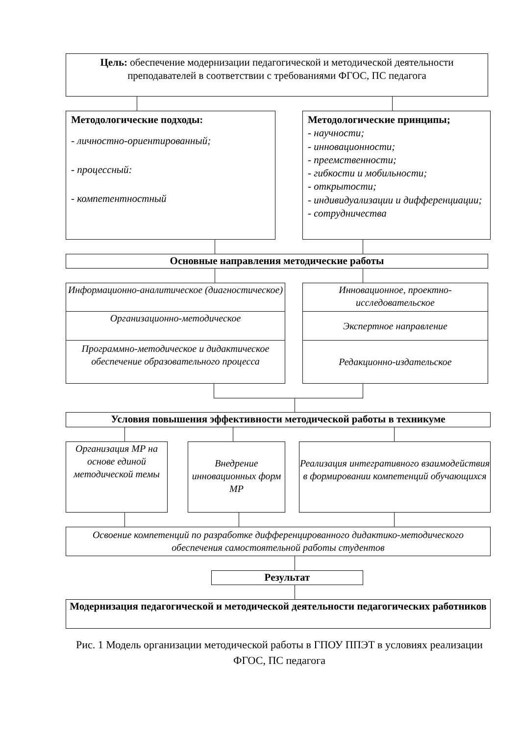Цель: обеспечение модернизации педагогической и методической деятельности преподавателей в соответствии с требованиями ФГОС, ПС педагога
Методологические подходы:
- личностно-ориентированный;
- процессный:
- компетентностный
Методологические принципы;
- научности;
- инновационности;
- преемственности;
- гибкости и мобильности;
- открытости;
- индивидуализации и дифференциации;
- сотрудничества
Основные направления методические работы
Информационно-аналитическое (диагностическое)
Организационно-методическое
Программно-методическое и дидактическое обеспечение образовательного процесса
Инновационное, проектно-исследовательское
Экспертное направление
Редакционно-издательское
Условия повышения эффективности методической работы в техникуме
Организация МР на основе единой методической темы
Внедрение инновационных форм МР
Реализация интегративного взаимодействия в формировании компетенций обучающихся
Освоение компетенций по разработке дифференцированного дидактико-методического обеспечения самостоятельной работы студентов
Результат
Модернизация педагогической и методической деятельности педагогических работников
Рис. 1 Модель организации методической работы в ГПОУ ППЭТ в условиях реализации ФГОС, ПС педагога